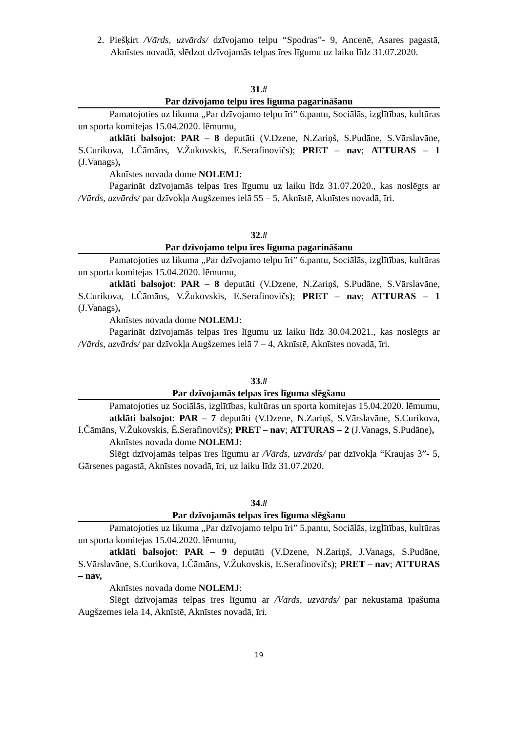2. Piešķirt /Vārds, uzvārds/ dzīvojamo telpu “Spodras”- 9, Ancenē, Asares pagastā, Aknīstes novadā, slēdzot dzīvojamās telpas īres līgumu uz laiku līdz 31.07.2020.
31.#
Par dzīvojamo telpu īres līguma pagarināšanu
Pamatojoties uz likuma „Par dzīvojamo telpu īri” 6.pantu, Sociālās, izglītības, kultūras un sporta komitejas 15.04.2020. lēmumu,
atklāti balsojot: PAR – 8 deputāti (V.Dzene, N.Zariņš, S.Pudāne, S.Vārslavāne, S.Curikova, I.Čāmāns, V.Žukovskis, Ē.Serafinovičs); PRET – nav; ATTURAS – 1 (J.Vanags),
Aknīstes novada dome NOLEMJ:
Pagarināt dzīvojamās telpas īres līgumu uz laiku līdz 31.07.2020., kas noslēgts ar /Vārds, uzvārds/ par dzīvokļa Augšzemes ielā 55 – 5, Aknīstē, Aknīstes novadā, īri.
32.#
Par dzīvojamo telpu īres līguma pagarināšanu
Pamatojoties uz likuma „Par dzīvojamo telpu īri” 6.pantu, Sociālās, izglītības, kultūras un sporta komitejas 15.04.2020. lēmumu,
atklāti balsojot: PAR – 8 deputāti (V.Dzene, N.Zariņš, S.Pudāne, S.Vārslavāne, S.Curikova, I.Čāmāns, V.Žukovskis, Ē.Serafinovičs); PRET – nav; ATTURAS – 1 (J.Vanags),
Aknīstes novada dome NOLEMJ:
Pagarināt dzīvojamās telpas īres līgumu uz laiku līdz 30.04.2021., kas noslēgts ar /Vārds, uzvārds/ par dzīvokļa Augšzemes ielā 7 – 4, Aknīstē, Aknīstes novadā, īri.
33.#
Par dzīvojamās telpas īres līguma slēgšanu
Pamatojoties uz Sociālās, izglītības, kultūras un sporta komitejas 15.04.2020. lēmumu,
atklāti balsojot: PAR – 7 deputāti (V.Dzene, N.Zariņš, S.Vārslavāne, S.Curikova, I.Čāmāns, V.Žukovskis, Ē.Serafinovičs); PRET – nav; ATTURAS – 2 (J.Vanags, S.Pudāne),
Aknīstes novada dome NOLEMJ:
Slēgt dzīvojamās telpas īres līgumu ar /Vārds, uzvārds/ par dzīvokļa “Kraujas 3”- 5, Gārsenes pagastā, Aknīstes novadā, īri, uz laiku līdz 31.07.2020.
34.#
Par dzīvojamās telpas īres līguma slēgšanu
Pamatojoties uz likuma „Par dzīvojamo telpu īri” 5.pantu, Sociālās, izglītības, kultūras un sporta komitejas 15.04.2020. lēmumu,
atklāti balsojot: PAR – 9 deputāti (V.Dzene, N.Zariņš, J.Vanags, S.Pudāne, S.Vārslavāne, S.Curikova, I.Čāmāns, V.Žukovskis, Ē.Serafinovičs); PRET – nav; ATTURAS – nav,
Aknīstes novada dome NOLEMJ:
Slēgt dzīvojamās telpas īres līgumu ar /Vārds, uzvārds/ par nekustamā īpašuma Augšzemes iela 14, Aknīstē, Aknīstes novadā, īri.
19